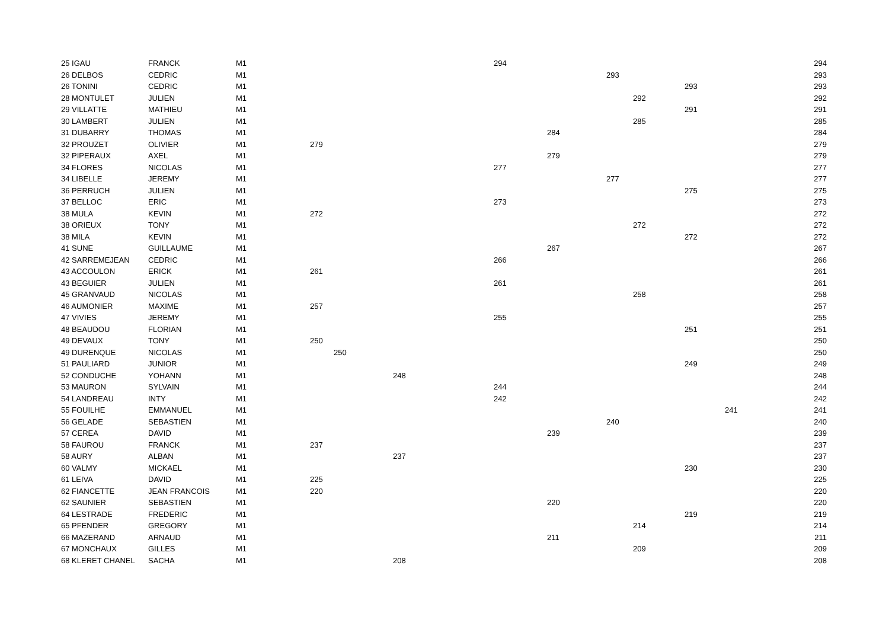| 25 IGAU | FRANCK | M1 | | | | 294 | | | | | | 294 |
| 26 DELBOS | CEDRIC | M1 | | | | | | 293 | | | | 293 |
| 26 TONINI | CEDRIC | M1 | | | | | | | | 293 | | 293 |
| 28 MONTULET | JULIEN | M1 | | | | | | | 292 | | | 292 |
| 29 VILLATTE | MATHIEU | M1 | | | | | | | | 291 | | 291 |
| 30 LAMBERT | JULIEN | M1 | | | | | | | 285 | | | 285 |
| 31 DUBARRY | THOMAS | M1 | | | | | 284 | | | | | 284 |
| 32 PROUZET | OLIVIER | M1 | 279 | | | | | | | | | 279 |
| 32 PIPERAUX | AXEL | M1 | | | | | 279 | | | | | 279 |
| 34 FLORES | NICOLAS | M1 | | | | 277 | | | | | | 277 |
| 34 LIBELLE | JEREMY | M1 | | | | | | 277 | | | | 277 |
| 36 PERRUCH | JULIEN | M1 | | | | | | | | 275 | | 275 |
| 37 BELLOC | ERIC | M1 | | | | 273 | | | | | | 273 |
| 38 MULA | KEVIN | M1 | 272 | | | | | | | | | 272 |
| 38 ORIEUX | TONY | M1 | | | | | | | 272 | | | 272 |
| 38 MILA | KEVIN | M1 | | | | | | | | 272 | | 272 |
| 41 SUNE | GUILLAUME | M1 | | | | | 267 | | | | | 267 |
| 42 SARREMEJEAN | CEDRIC | M1 | | | | 266 | | | | | | 266 |
| 43 ACCOULON | ERICK | M1 | 261 | | | | | | | | | 261 |
| 43 BEGUIER | JULIEN | M1 | | | | 261 | | | | | | 261 |
| 45 GRANVAUD | NICOLAS | M1 | | | | | | | 258 | | | 258 |
| 46 AUMONIER | MAXIME | M1 | 257 | | | | | | | | | 257 |
| 47 VIVIES | JEREMY | M1 | | | | 255 | | | | | | 255 |
| 48 BEAUDOU | FLORIAN | M1 | | | | | | | | 251 | | 251 |
| 49 DEVAUX | TONY | M1 | 250 | | | | | | | | | 250 |
| 49 DURENQUE | NICOLAS | M1 | | 250 | | | | | | | | 250 |
| 51 PAULIARD | JUNIOR | M1 | | | | | | | | 249 | | 249 |
| 52 CONDUCHE | YOHANN | M1 | | | 248 | | | | | | | 248 |
| 53 MAURON | SYLVAIN | M1 | | | | 244 | | | | | | 244 |
| 54 LANDREAU | INTY | M1 | | | | 242 | | | | | | 242 |
| 55 FOUILHE | EMMANUEL | M1 | | | | | | | | | 241 | 241 |
| 56 GELADE | SEBASTIEN | M1 | | | | | | 240 | | | | 240 |
| 57 CEREA | DAVID | M1 | | | | | 239 | | | | | 239 |
| 58 FAUROU | FRANCK | M1 | 237 | | | | | | | | | 237 |
| 58 AURY | ALBAN | M1 | | | 237 | | | | | | | 237 |
| 60 VALMY | MICKAEL | M1 | | | | | | | | 230 | | 230 |
| 61 LEIVA | DAVID | M1 | 225 | | | | | | | | | 225 |
| 62 FIANCETTE | JEAN FRANCOIS | M1 | 220 | | | | | | | | | 220 |
| 62 SAUNIER | SEBASTIEN | M1 | | | | | 220 | | | | | 220 |
| 64 LESTRADE | FREDERIC | M1 | | | | | | | | 219 | | 219 |
| 65 PFENDER | GREGORY | M1 | | | | | | | 214 | | | 214 |
| 66 MAZERAND | ARNAUD | M1 | | | | | 211 | | | | | 211 |
| 67 MONCHAUX | GILLES | M1 | | | | | | | 209 | | | 209 |
| 68 KLERET CHANEL | SACHA | M1 | | | 208 | | | | | | | 208 |